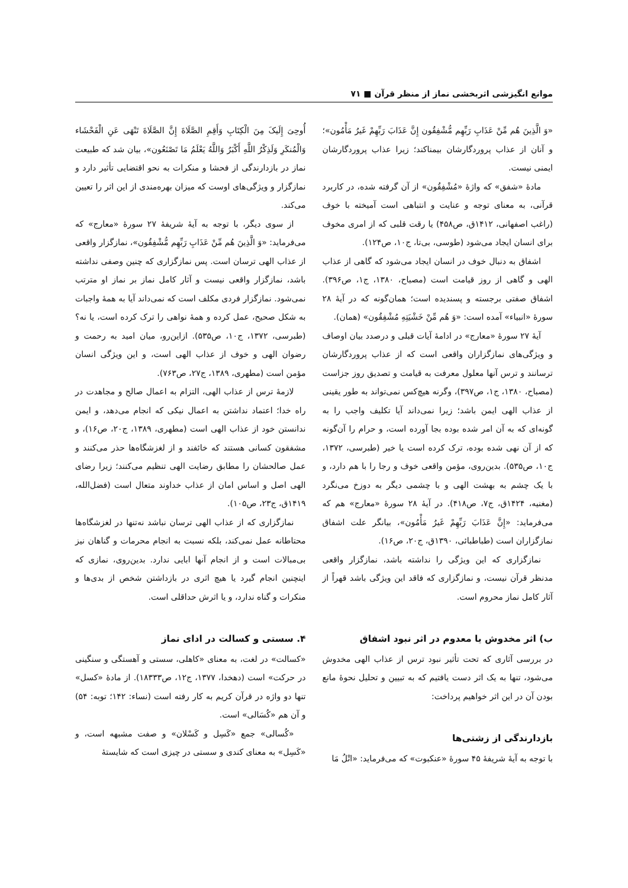موانع انگیزشی اثربخشی نماز از منظر قرآن ■ ۷۱
«وَ الَّذِینَ هُم مِّنْ عَذَابِ رَبِّهِم مُّشْفِقُون إِنَّ عَذَابَ رَبِّهِمْ غَیرُ مَأْمُون»؛ و آنان از عذاب پروردگارشان بیمناکند؛ زیرا عذاب پروردگارشان ایمنی نیست.
مادهٔ «شفق» که واژهٔ «مُشْفِقُون» از آن گرفته شده، در کاربرد قرآنی، به معنای توجه و عنایت و انتباهی است آمیخته با خوف (راغب اصفهانی، ۱۴۱۲ق، ص۴۵۸) یا رقت قلبی که از امری مخوف برای انسان ایجاد می‌شود (طوسی، بی‌تا، ج۱۰، ص۱۲۴).
اشفاق به دنبال خوف در انسان ایجاد می‌شود که گاهی از عذاب الهی و گاهی از روز قیامت است (مصباح، ۱۳۸۰، ج۱، ص۳۹۶). اشفاق صفتی برجسته و پسندیده است؛ همان‌گونه که در آیهٔ ۲۸ سورهٔ «انبیاء» آمده است: «وَ هُم مِّنْ خَشْیَتِهِ مُشْفِقُون» (همان).
آیهٔ ۲۷ سورهٔ «معارج» در ادامهٔ آیات قبلی و درصدد بیان اوصاف و ویژگی‌های نمازگزاران واقعی است که از عذاب پروردگارشان ترسانند و ترس آنها معلول معرفت به قیامت و تصدیق روز جزاست (مصباح، ۱۳۸۰، ج۱، ص۳۹۷)، وگرنه هیچ‌کس نمی‌تواند به طور یقینی از عذاب الهی ایمن باشد؛ زیرا نمی‌داند آیا تکلیف واجب را به گونه‌ای که به آن امر شده بوده بجا آورده است، و حرام را آن‌گونه که از آن نهی شده بوده، ترک کرده است یا خیر (طبرسی، ۱۳۷۲، ج۱۰، ص۵۳۵). بدین‌روی، مؤمن واقعی خوف و رجا را با هم دارد، و با یک چشم به بهشت الهی و با چشمی دیگر به دوزخ می‌نگرد (مغنیه، ۱۴۲۴ق، ج۷، ص۴۱۸). در آیهٔ ۲۸ سورهٔ «معارج» هم که می‌فرماید: «إِنَّ عَذَابَ رَبِّهِمْ غَیرُ مَأْمُون»، بیانگر علت اشفاق نمازگزاران است (طباطبائی، ۱۳۹۰ق، ج۲۰، ص۱۶).
نمازگزاری که این ویژگی را نداشته باشد، نمازگزار واقعی مدنظر قرآن نیست، و نمازگزاری که فاقد این ویژگی باشد قهراً از آثار کامل نماز محروم است.
ب) اثر مخدوش یا معدوم در اثر نبود اشفاق
در بررسی آثاری که تحت تأثیر نبود ترس از عذاب الهی مخدوش می‌شود، تنها به یک اثر دست یافتیم که به تبیین و تحلیل نحوهٔ مانع بودن آن در این اثر خواهیم پرداخت:
بازدارندگی از زشتی‌ها
با توجه به آیهٔ شریفهٔ ۴۵ سورهٔ «عنکبوت» که می‌فرماید: «اتْلُ مَا
أُوحِیَ إِلَیکَ مِنَ الْکِتَابِ وَأَقِمِ الصَّلَاةَ إِنَّ الصَّلَاةَ تَنْهَی عَنِ الْفَحْشَاء وَالْمُنکَرِ وَلَذِکْرُ اللَّهِ أَکْبَرُ وَاللَّهُ یَعْلَمُ مَا تَصْنَعُون»، بیان شد که طبیعت نماز در بازدارندگی از فحشا و منکرات به نحو اقتضایی تأثیر دارد و نمازگزار و ویژگی‌های اوست که میزان بهره‌مندی از این اثر را تعیین می‌کند.
از سوی دیگر، با توجه به آیهٔ شریفهٔ ۲۷ سورهٔ «معارج» که می‌فرماید: «وَ الَّذِینَ هُم مِّنْ عَذَابِ رَبِّهِم مُّشْفِقُون»، نمازگزار واقعی از عذاب الهی ترسان است. پس نمازگزاری که چنین وصفی نداشته باشد، نمازگزار واقعی نیست و آثار کامل نماز بر نماز او مترتب نمی‌شود. نمازگزار فردی مکلف است که نمی‌داند آیا به همهٔ واجبات به شکل صحیح، عمل کرده و همهٔ نواهی را ترک کرده است، یا نه؟ (طبرسی، ۱۳۷۲، ج۱۰، ص۵۳۵). ازاین‌رو، میان امید به رحمت و رضوان الهی و خوف از عذاب الهی است، و این ویژگی انسان مؤمن است (مطهری، ۱۳۸۹، ج۲۷، ص۷۶۳).
لازمهٔ ترس از عذاب الهی، التزام به اعمال صالح و مجاهدت در راه خدا؛ اعتماد نداشتن به اعمال نیکی که انجام می‌دهد، و ایمن ندانستن خود از عذاب الهی است (مطهری، ۱۳۸۹، ج۲۰، ص۱۶)، و مشفقون کسانی هستند که خائفند و از لغزشگاه‌ها حذر می‌کنند و عمل صالحشان را مطابق رضایت الهی تنظیم می‌کنند؛ زیرا رضای الهی اصل و اساس امان از عذاب خداوند متعال است (فضل‌الله، ۱۴۱۹ق، ج۲۳، ص۱۰۵).
نمازگزاری که از عذاب الهی ترسان نباشد نه‌تنها در لغزشگاه‌ها محتاطانه عمل نمی‌کند، بلکه نسبت به انجام محرمات و گناهان نیز بی‌مبالات است و از انجام آنها ابایی ندارد. بدین‌روی، نمازی که اینچنین انجام گیرد یا هیچ اثری در بازداشتن شخص از بدی‌ها و منکرات و گناه ندارد، و یا اثرش حداقلی است.
۴. سستی و کسالت در ادای نماز
«کسالت» در لغت، به معنای «کاهلی، سستی و آهستگی و سنگینی در حرکت» است (دهخدا، ۱۳۷۷، ج۱۲، ص۱۸۳۳۳). از مادهٔ «کسل» تنها دو واژه در قرآن کریم به کار رفته است (نساء: ۱۴۲؛ توبه: ۵۴) و آن هم «کُسَالی» است.
«کُسالی» جمع «کَسِل و کَسْلان» و صفت مشبهه است، و «کَسِل» به معنای کندی و سستی در چیزی است که شایستهٔ